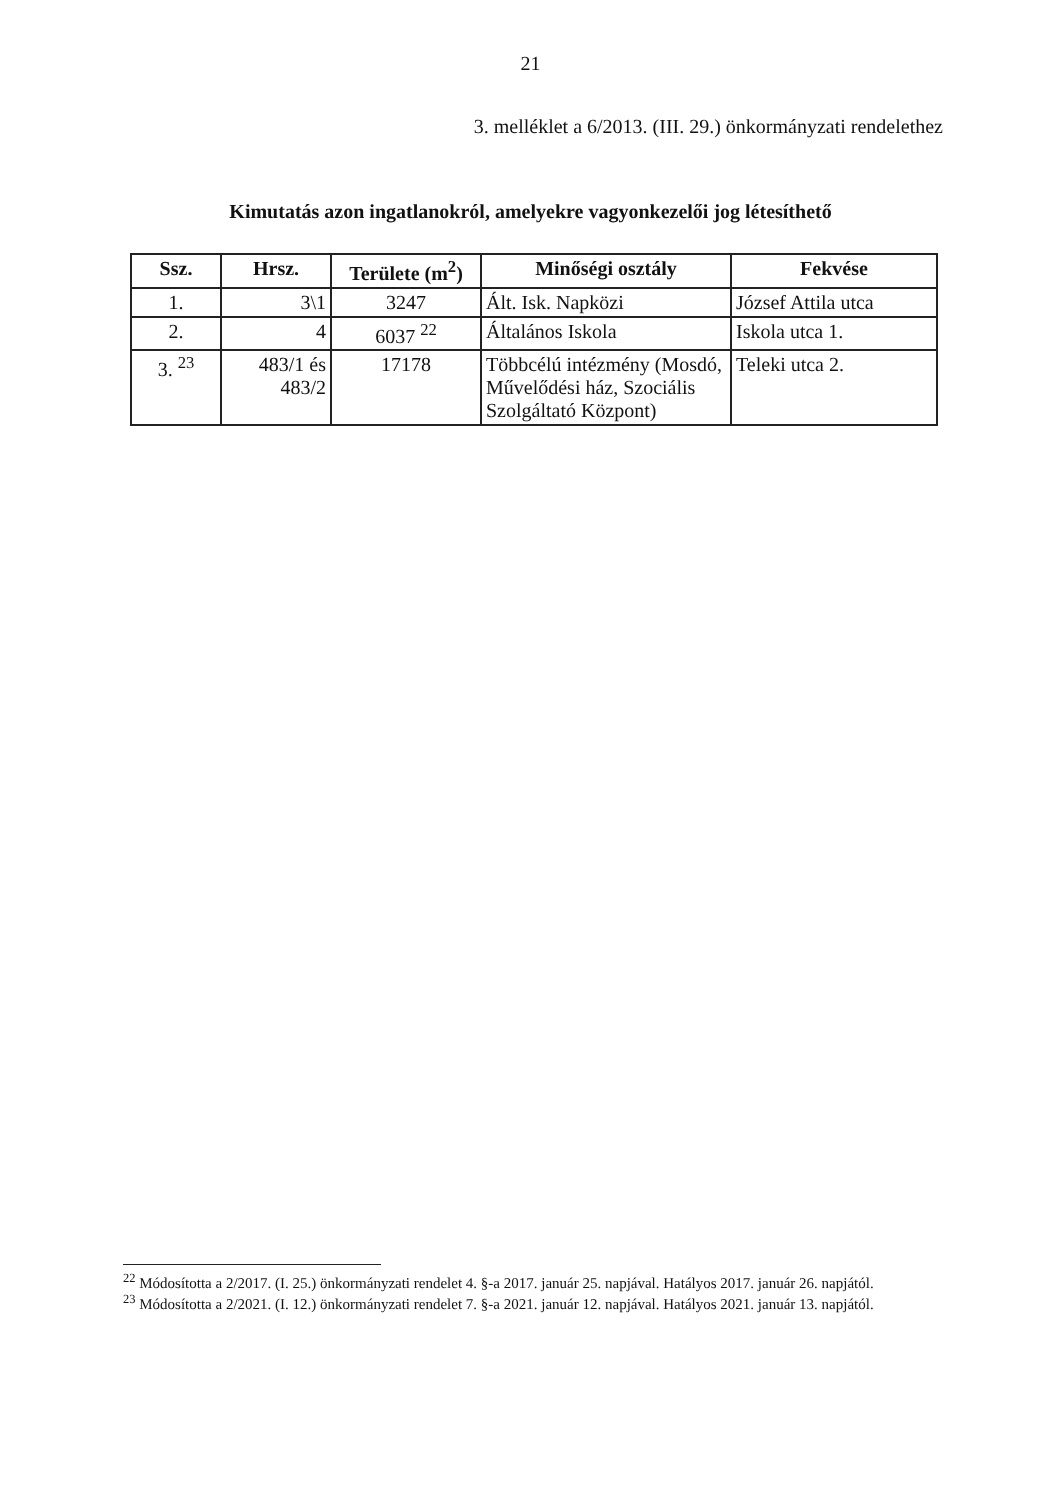21
3. melléklet a 6/2013. (III. 29.) önkormányzati rendelethez
Kimutatás azon ingatlanokról, amelyekre vagyonkezelői jog létesíthető
| Ssz. | Hrsz. | Területe (m<sup>2</sup>) | Minőségi osztály | Fekvése |
| --- | --- | --- | --- | --- |
| 1. | 3\1 | 3247 | Ált. Isk. Napközi | József Attila utca |
| 2. | 4 | 6037 <sup>22</sup> | Általános Iskola | Iskola utca 1. |
| 3. <sup>23</sup> | 483/1 és 483/2 | 17178 | Többcélú intézmény (Mosdó, Művelődési ház, Szociális Szolgáltató Központ) | Teleki utca 2. |
<sup>22</sup> Módosította a 2/2017. (I. 25.) önkormányzati rendelet 4. §-a 2017. január 25. napjával. Hatályos 2017. január 26. napjától.
<sup>23</sup> Módosította a 2/2021. (I. 12.) önkormányzati rendelet 7. §-a 2021. január 12. napjával. Hatályos 2021. január 13. napjától.